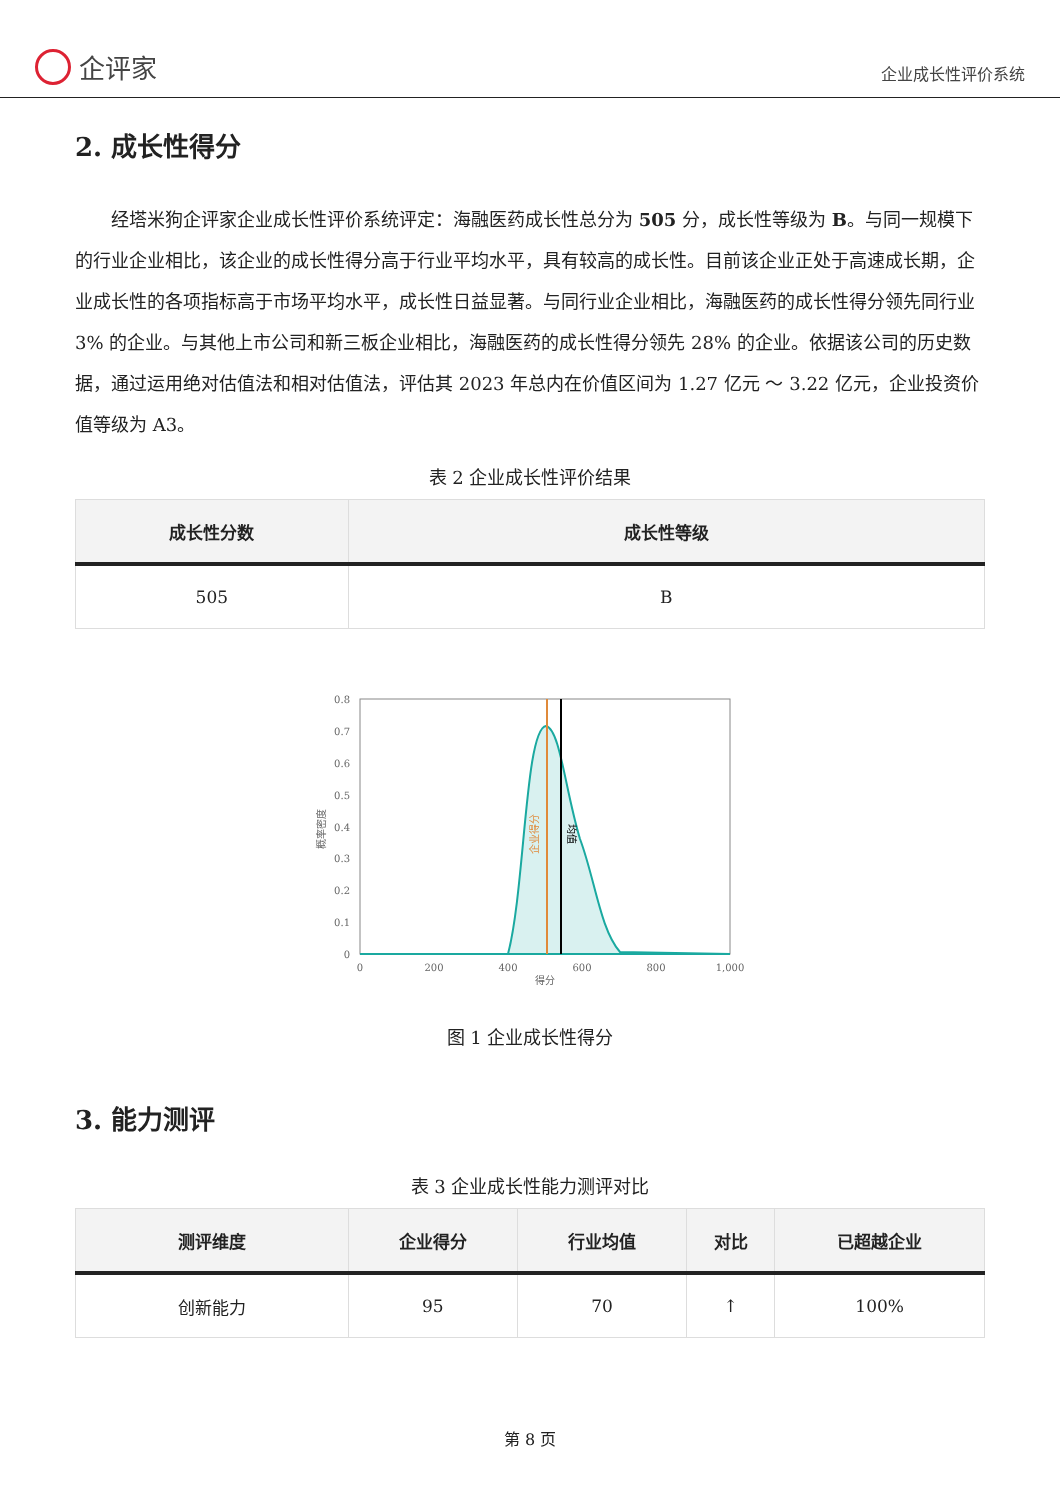企评家
企业成长性评价系统
2. 成长性得分
经塔米狗企评家企业成长性评价系统评定：海融医药成长性总分为 505 分，成长性等级为 B。与同一规模下的行业企业相比，该企业的成长性得分高于行业平均水平，具有较高的成长性。目前该企业正处于高速成长期，企业成长性的各项指标高于市场平均水平，成长性日益显著。与同行业企业相比，海融医药的成长性得分领先同行业 3% 的企业。与其他上市公司和新三板企业相比，海融医药的成长性得分领先 28% 的企业。依据该公司的历史数据，通过运用绝对估值法和相对估值法，评估其 2023 年总内在价值区间为 1.27 亿元 ～ 3.22 亿元，企业投资价值等级为 A3。
表 2 企业成长性评价结果
| 成长性分数 | 成长性等级 |
| --- | --- |
| 505 | B |
0.8
0.7
0.6
0.5
0.4
0.3
0.2
0.1
0
0
200
400
600
800
1,000
得分
概率密度
企业得分
均值
图 1 企业成长性得分
3. 能力测评
表 3 企业成长性能力测评对比
| 测评维度 | 企业得分 | 行业均值 | 对比 | 已超越企业 |
| --- | --- | --- | --- | --- |
| 创新能力 | 95 | 70 | ↑ | 100% |
第 8 页